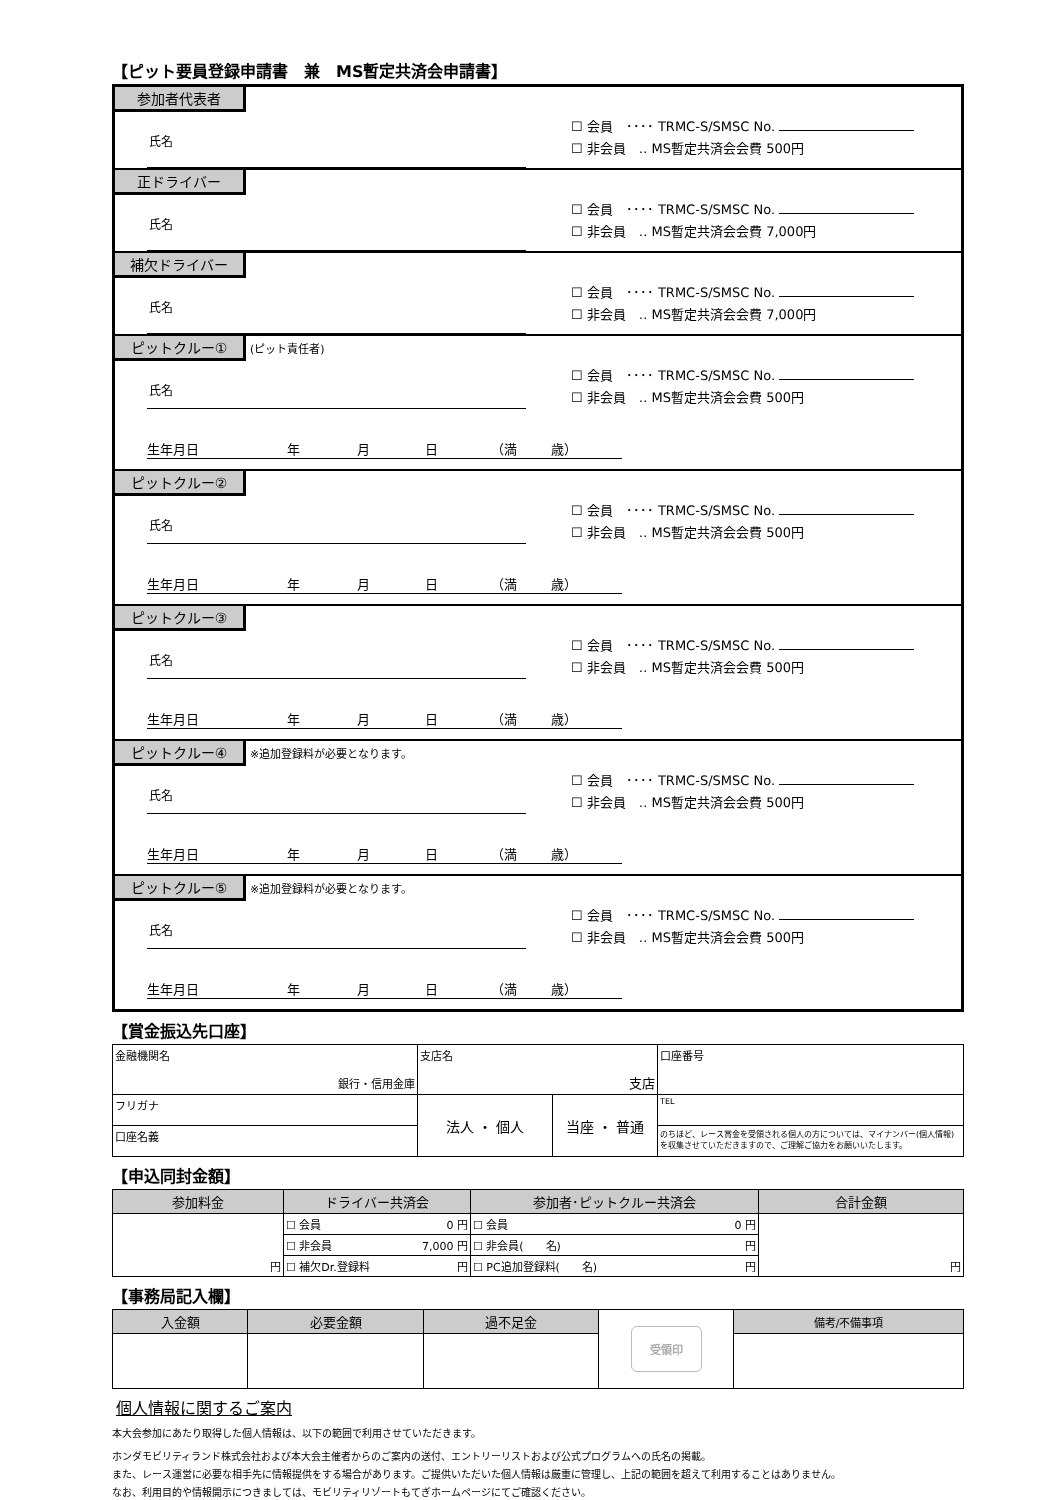【ピット要員登録申請書　兼　MS暫定共済会申請書】
参加者代表者
氏名
☐ 会員　････ TRMC-S/SMSC No.
☐ 非会員　‥ MS暫定共済会会費 500円
正ドライバー
氏名
☐ 会員　････ TRMC-S/SMSC No.
☐ 非会員　‥ MS暫定共済会会費 7,000円
補欠ドライバー
氏名
☐ 会員　････ TRMC-S/SMSC No.
☐ 非会員　‥ MS暫定共済会会費 7,000円
ピットクルー① (ピット責任者)
氏名
☐ 会員　････ TRMC-S/SMSC No.
☐ 非会員　‥ MS暫定共済会会費 500円
生年月日 年 月 日 （満 歳）
ピットクルー②
氏名
☐ 会員　････ TRMC-S/SMSC No.
☐ 非会員　‥ MS暫定共済会会費 500円
生年月日 年 月 日 （満 歳）
ピットクルー③
氏名
☐ 会員　････ TRMC-S/SMSC No.
☐ 非会員　‥ MS暫定共済会会費 500円
生年月日 年 月 日 （満 歳）
ピットクルー④ ※追加登録料が必要となります。
氏名
☐ 会員　････ TRMC-S/SMSC No.
☐ 非会員　‥ MS暫定共済会会費 500円
生年月日 年 月 日 （満 歳）
ピットクルー⑤ ※追加登録料が必要となります。
氏名
☐ 会員　････ TRMC-S/SMSC No.
☐ 非会員　‥ MS暫定共済会会費 500円
生年月日 年 月 日 （満 歳）
【賞金振込先口座】
| 金融機関名 銀行・信用金庫 | 支店名 支店 | | 口座番号 |
| フリガナ | 法人 ・ 個人 | 当座 ・ 普通 | TEL |
| 口座名義 | | | のちほど、レース賞金を受領される個人の方については、マイナンバー(個人情報)を収集させていただきますので、ご理解ご協力をお願いいたします。 |
【申込同封金額】
| 参加料金 | ドライバー共済会 | 参加者･ピットクルー共済会 | 合計金額 |
| --- | --- | --- | --- |
| 円 | ☐ 会員 0 円 | ☐ 会員 0 円 | 円 |
| | ☐ 非会員 7,000 円 | ☐ 非会員( 名) 円 | |
| | ☐ 補欠Dr.登録料 円 | ☐ PC追加登録料( 名) 円 | |
【事務局記入欄】
| 入金額 | 必要金額 | 過不足金 | 受領印 | 備考/不備事項 |
個人情報に関するご案内
本大会参加にあたり取得した個人情報は、以下の範囲で利用させていただきます。
ホンダモビリティランド株式会社および本大会主催者からのご案内の送付、エントリーリストおよび公式プログラムへの氏名の掲載。
また、レース運営に必要な相手先に情報提供をする場合があります。ご提供いただいた個人情報は厳重に管理し、上記の範囲を超えて利用することはありません。
なお、利用目的や情報開示につきましては、モビリティリゾートもてぎホームページにてご確認ください。